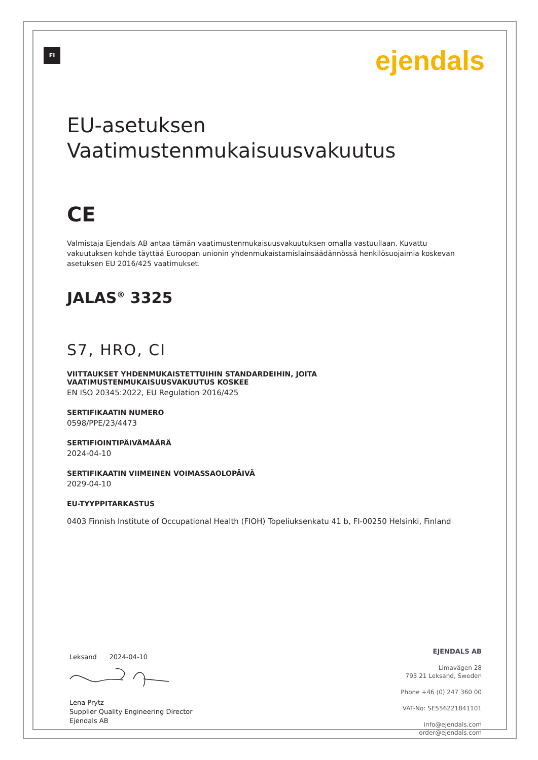FI ejendals
EU-asetuksen
Vaatimustenmukaisuusvakuutus
CE
Valmistaja Ejendals AB antaa tämän vaatimustenmukaisuusvakuutuksen omalla vastuullaan. Kuvattu vakuutuksen kohde täyttää Euroopan unionin yhdenmukaistamislainsäädännössä henkilösuojaimia koskevan asetuksen EU 2016/425 vaatimukset.
JALAS<sup>®</sup> 3325
S7, HRO, CI
VIITTAUKSET YHDENMUKAISTETTUIHIN STANDARDEIHIN, JOITA VAATIMUSTENMUKAISUUSVAKUUTUS KOSKEE
EN ISO 20345:2022, EU Regulation 2016/425
SERTIFIKAATIN NUMERO
0598/PPE/23/4473
SERTIFIOINTIPÄIVÄMÄÄRÄ
2024-04-10
SERTIFIKAATIN VIIMEINEN VOIMASSAOLOPÄIVÄ
2029-04-10
EU-TYYPPITARKASTUS
0403 Finnish Institute of Occupational Health (FIOH) Topeliuksenkatu 41 b, FI-00250 Helsinki, Finland
Leksand 2024-04-10 Lena Prytz
Supplier Quality Engineering Director
Ejendals AB
EJENDALS AB
Limavägen 28
793 21 Leksand, Sweden
Phone +46 (0) 247 360 00
VAT-No: SE556221841101
info@ejendals.com
order@ejendals.com